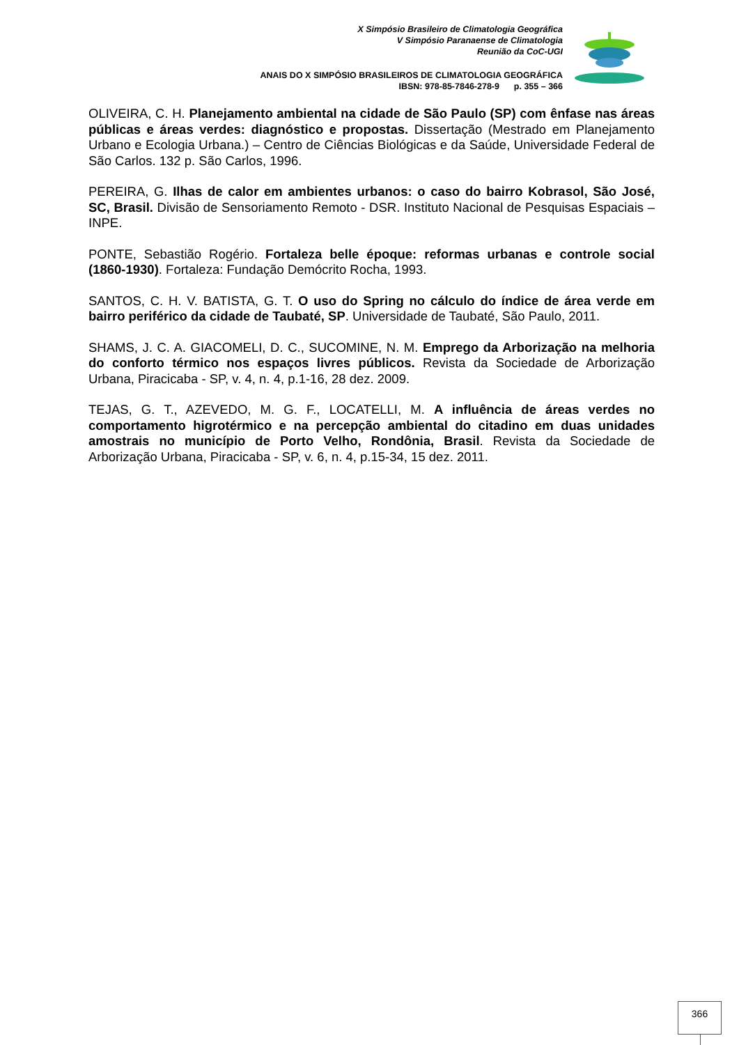X Simpósio Brasileiro de Climatologia Geográfica
V Simpósio Paranaense de Climatologia
Reunião da CoC-UGI
ANAIS DO X SIMPÓSIO BRASILEIROS DE CLIMATOLOGIA GEOGRÁFICA
IBSN: 978-85-7846-278-9 p. 355 – 366
OLIVEIRA, C. H. Planejamento ambiental na cidade de São Paulo (SP) com ênfase nas áreas públicas e áreas verdes: diagnóstico e propostas. Dissertação (Mestrado em Planejamento Urbano e Ecologia Urbana.) – Centro de Ciências Biológicas e da Saúde, Universidade Federal de São Carlos. 132 p. São Carlos, 1996.
PEREIRA, G. Ilhas de calor em ambientes urbanos: o caso do bairro Kobrasol, São José, SC, Brasil. Divisão de Sensoriamento Remoto - DSR. Instituto Nacional de Pesquisas Espaciais – INPE.
PONTE, Sebastião Rogério. Fortaleza belle époque: reformas urbanas e controle social (1860-1930). Fortaleza: Fundação Demócrito Rocha, 1993.
SANTOS, C. H. V. BATISTA, G. T. O uso do Spring no cálculo do índice de área verde em bairro periférico da cidade de Taubaté, SP. Universidade de Taubaté, São Paulo, 2011.
SHAMS, J. C. A. GIACOMELI, D. C., SUCOMINE, N. M. Emprego da Arborização na melhoria do conforto térmico nos espaços livres públicos. Revista da Sociedade de Arborização Urbana, Piracicaba - SP, v. 4, n. 4, p.1-16, 28 dez. 2009.
TEJAS, G. T., AZEVEDO, M. G. F., LOCATELLI, M. A influência de áreas verdes no comportamento higrotérmico e na percepção ambiental do citadino em duas unidades amostrais no município de Porto Velho, Rondônia, Brasil. Revista da Sociedade de Arborização Urbana, Piracicaba - SP, v. 6, n. 4, p.15-34, 15 dez. 2011.
366